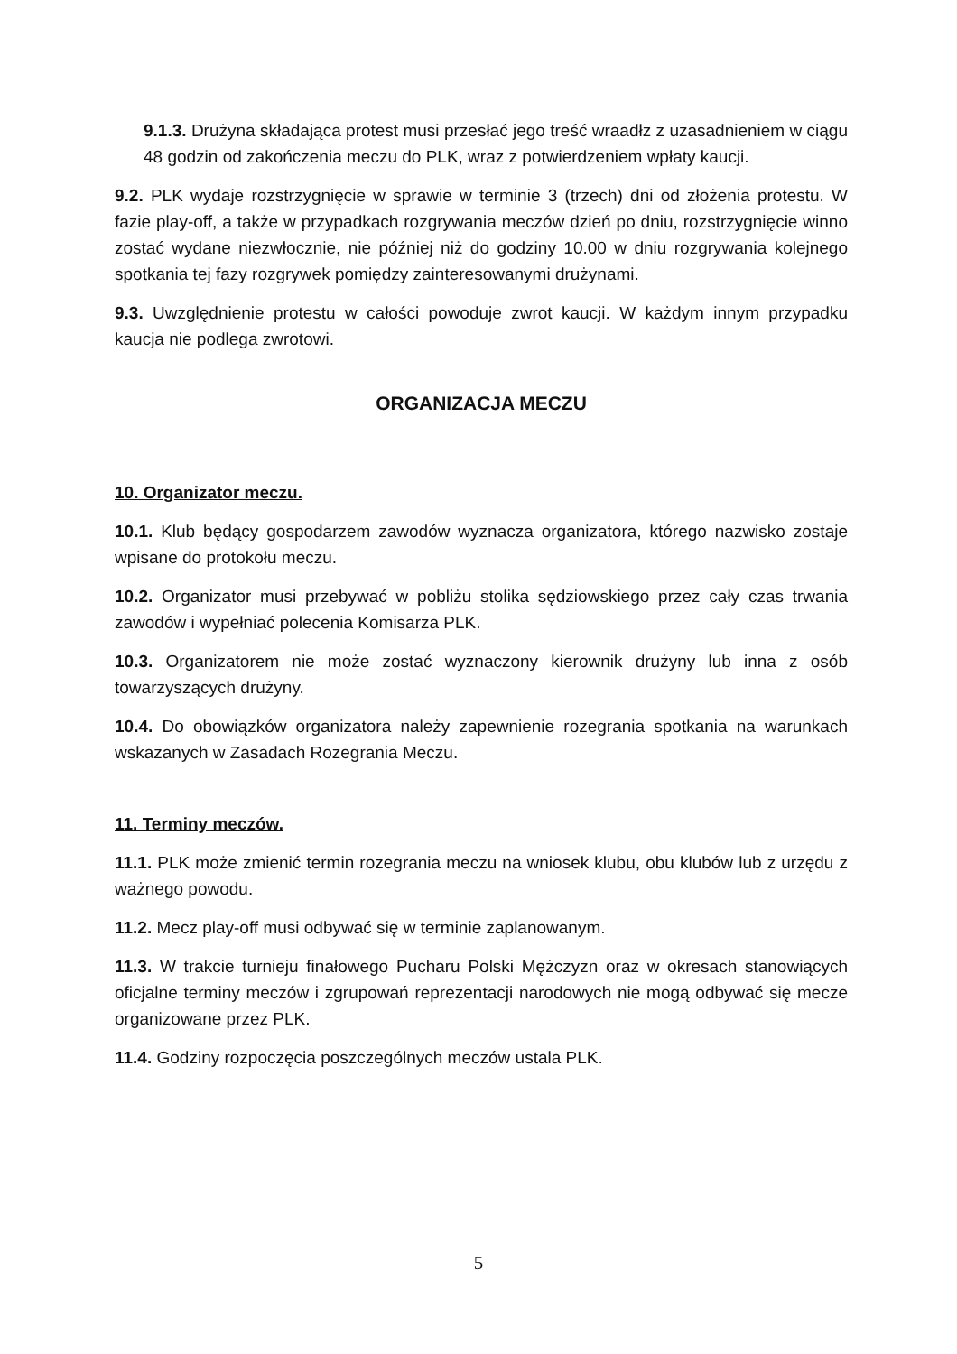9.1.3. Drużyna składająca protest musi przesłać jego treść wraadłz z uzasadnieniem w ciągu 48 godzin od zakończenia meczu do PLK, wraz z potwierdzeniem wpłaty kaucji.
9.2. PLK wydaje rozstrzygnięcie w sprawie w terminie 3 (trzech) dni od złożenia protestu. W fazie play-off, a także w przypadkach rozgrywania meczów dzień po dniu, rozstrzygnięcie winno zostać wydane niezwłocznie, nie później niż do godziny 10.00 w dniu rozgrywania kolejnego spotkania tej fazy rozgrywek pomiędzy zainteresowanymi drużynami.
9.3. Uwzględnienie protestu w całości powoduje zwrot kaucji. W każdym innym przypadku kaucja nie podlega zwrotowi.
ORGANIZACJA MECZU
10. Organizator meczu.
10.1. Klub będący gospodarzem zawodów wyznacza organizatora, którego nazwisko zostaje wpisane do protokołu meczu.
10.2. Organizator musi przebywać w pobliżu stolika sędziowskiego przez cały czas trwania zawodów i wypełniać polecenia Komisarza PLK.
10.3. Organizatorem nie może zostać wyznaczony kierownik drużyny lub inna z osób towarzyszących drużyny.
10.4. Do obowiązków organizatora należy zapewnienie rozegrania spotkania na warunkach wskazanych w Zasadach Rozegrania Meczu.
11. Terminy meczów.
11.1. PLK może zmienić termin rozegrania meczu na wniosek klubu, obu klubów lub z urzędu z ważnego powodu.
11.2. Mecz play-off musi odbywać się w terminie zaplanowanym.
11.3. W trakcie turnieju finałowego Pucharu Polski Mężczyzn oraz w okresach stanowiących oficjalne terminy meczów i zgrupowań reprezentacji narodowych nie mogą odbywać się mecze organizowane przez PLK.
11.4. Godziny rozpoczęcia poszczególnych meczów ustala PLK.
5